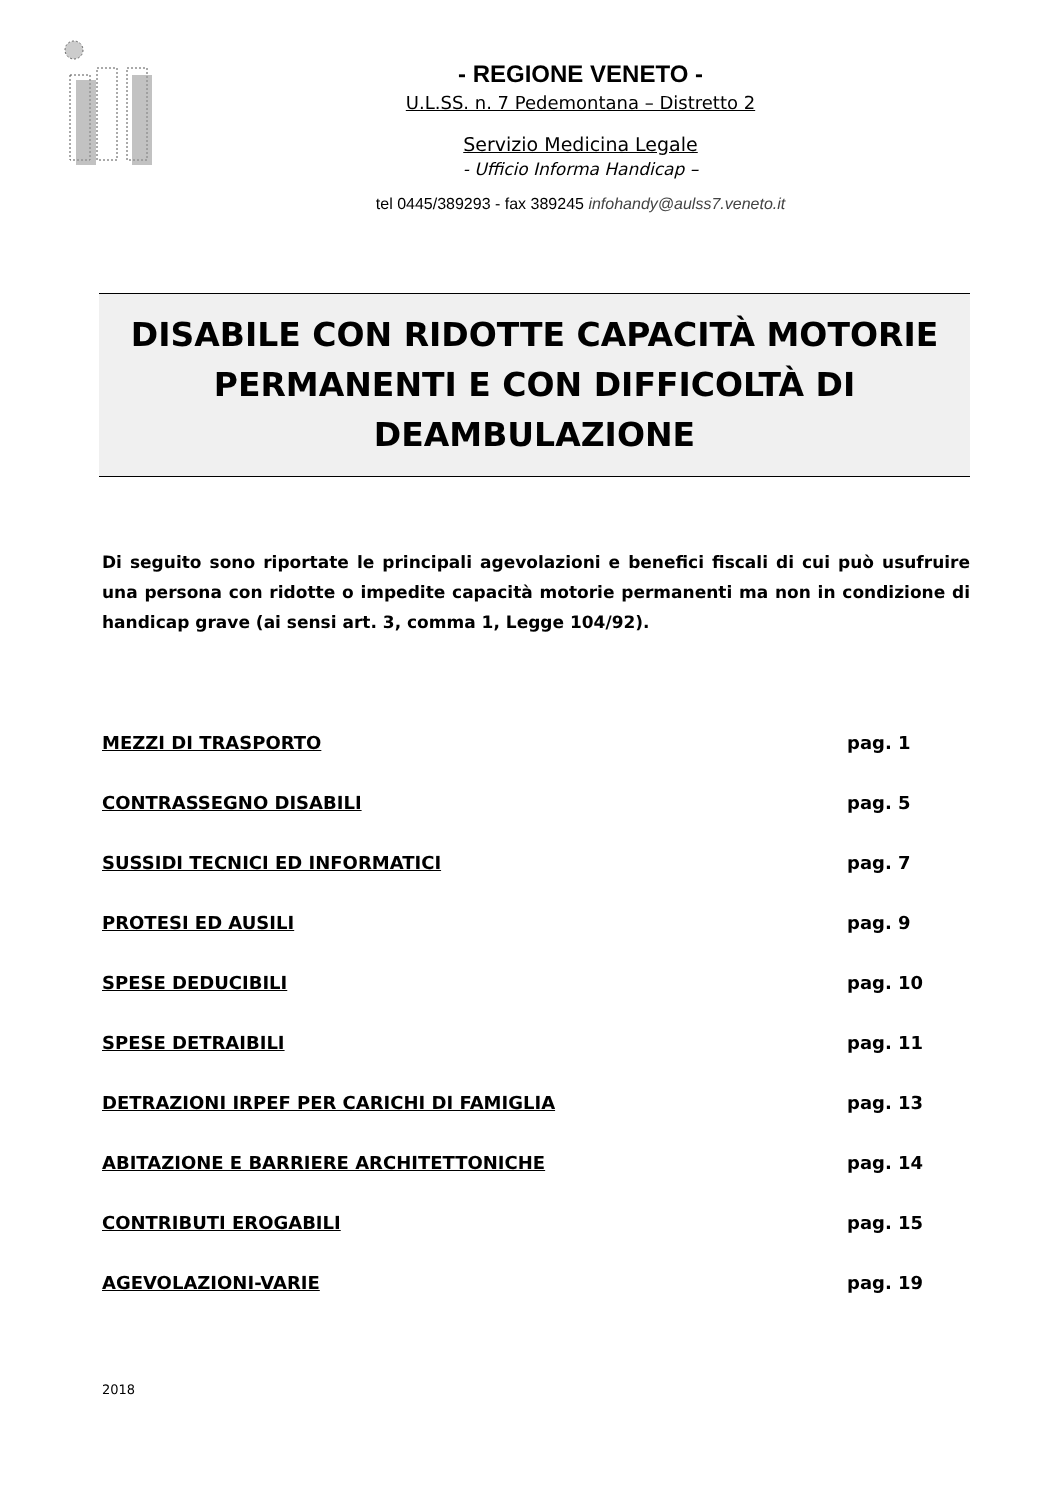- REGIONE VENETO -
U.L.SS. n. 7 Pedemontana – Distretto 2
Servizio Medicina Legale
- Ufficio Informa Handicap –
tel 0445/389293 - fax 389245 infohandy@aulss7.veneto.it
DISABILE CON RIDOTTE CAPACITÀ MOTORIE
PERMANENTI E CON DIFFICOLTÀ DI
DEAMBULAZIONE
Di seguito sono riportate le principali agevolazioni e benefici fiscali di cui può usufruire una persona con ridotte o impedite capacità motorie permanenti ma non in condizione di handicap grave (ai sensi art. 3, comma 1, Legge 104/92).
MEZZI DI TRASPORTO pag. 1
CONTRASSEGNO DISABILI pag. 5
SUSSIDI TECNICI ED INFORMATICI pag. 7
PROTESI ED AUSILI pag. 9
SPESE DEDUCIBILI pag. 10
SPESE DETRAIBILI pag. 11
DETRAZIONI IRPEF PER CARICHI DI FAMIGLIA pag. 13
ABITAZIONE E BARRIERE ARCHITETTONICHE pag. 14
CONTRIBUTI EROGABILI pag. 15
AGEVOLAZIONI-VARIE pag. 19
2018